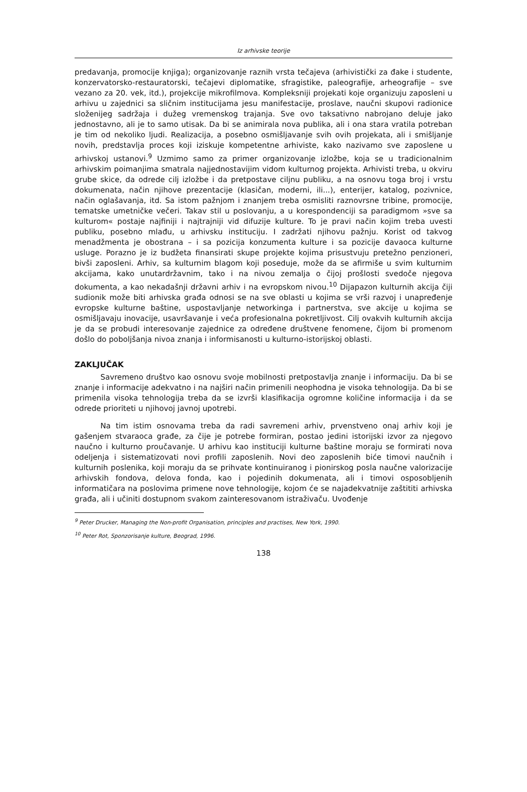Iz arhivske teorije
predavanja, promocije knjiga); organizovanje raznih vrsta tečajeva (arhivistički za đake i studente, konzervatorsko-restauratorski, tečajevi diplomatike, sfragistike, paleografije, arheografije – sve vezano za 20. vek, itd.), projekcije mikrofilmova. Kompleksniji projekati koje organizuju zaposleni u arhivu u zajednici sa sličnim institucijama jesu manifestacije, proslave, naučni skupovi radionice složenijeg sadržaja i dužeg vremenskog trajanja. Sve ovo taksativno nabrojano deluje jako jednostavno, ali je to samo utisak. Da bi se animirala nova publika, ali i ona stara vratila potreban je tim od nekoliko ljudi. Realizacija, a posebno osmišljavanje svih ovih projekata, ali i smišljanje novih, predstavlja proces koji iziskuje kompetentne arhiviste, kako nazivamo sve zaposlene u arhivskoj ustanovi.<sup>9</sup> Uzmimo samo za primer organizovanje izložbe, koja se u tradicionalnim arhivskim poimanjima smatrala najjednostavijim vidom kulturnog projekta. Arhivisti treba, u okviru grube skice, da odrede cilj izložbe i da pretpostave ciljnu publiku, a na osnovu toga broj i vrstu dokumenata, način njihove prezentacije (klasičan, moderni, ili...), enterijer, katalog, pozivnice, način oglašavanja, itd. Sa istom pažnjom i znanjem treba osmisliti raznovrsne tribine, promocije, tematske umetničke večeri. Takav stil u poslovanju, a u korespondenciji sa paradigmom »sve sa kulturom« postaje najfiniji i najtrajniji vid difuzije kulture. To je pravi način kojim treba uvesti publiku, posebno mlađu, u arhivsku instituciju. I zadržati njihovu pažnju. Korist od takvog menadžmenta je obostrana – i sa pozicija konzumenta kulture i sa pozicije davaoca kulturne usluge. Porazno je iz budžeta finansirati skupe projekte kojima prisustvuju pretežno penzioneri, bivši zaposleni. Arhiv, sa kulturnim blagom koji poseduje, može da se afirmiše u svim kulturnim akcijama, kako unutardržavnim, tako i na nivou zemalja o čijoj prošlosti svedoče njegova dokumenta, a kao nekadašnji državni arhiv i na evropskom nivou.<sup>10</sup> Dijapazon kulturnih akcija čiji sudionik može biti arhivska građa odnosi se na sve oblasti u kojima se vrši razvoj i unapređenje evropske kulturne baštine, uspostavljanje networkinga i partnerstva, sve akcije u kojima se osmišljavaju inovacije, usavršavanje i veća profesionalna pokretljivost. Cilj ovakvih kulturnih akcija je da se probudi interesovanje zajednice za određene društvene fenomene, čijom bi promenom došlo do poboljšanja nivoa znanja i informisanosti u kulturno-istorijskoj oblasti.
ZAKLJUČAK
Savremeno društvo kao osnovu svoje mobilnosti pretpostavlja znanje i informaciju. Da bi se znanje i informacije adekvatno i na najširi način primenili neophodna je visoka tehnologija. Da bi se primenila visoka tehnologija treba da se izvrši klasifikacija ogromne količine informacija i da se odrede prioriteti u njihovoj javnoj upotrebi.
Na tim istim osnovama treba da radi savremeni arhiv, prvenstveno onaj arhiv koji je gašenjem stvaraoca građe, za čije je potrebe formiran, postao jedini istorijski izvor za njegovo naučno i kulturno proučavanje. U arhivu kao instituciji kulturne baštine moraju se formirati nova odeljenja i sistematizovati novi profili zaposlenih. Novi deo zaposlenih biće timovi naučnih i kulturnih poslenika, koji moraju da se prihvate kontinuiranog i pionirskog posla naučne valorizacije arhivskih fondova, delova fonda, kao i pojedinih dokumenata, ali i timovi osposobljenih informatičara na poslovima primene nove tehnologije, kojom će se najadekvatnije zaštititi arhivska građa, ali i učiniti dostupnom svakom zainteresovanom istraživaču. Uvođenje
<sup>9</sup> Peter Drucker, Managing the Non-profit Organisation, principles and practises, New York, 1990.
<sup>10</sup> Peter Rot, Sponzorisanje kulture, Beograd, 1996.
138